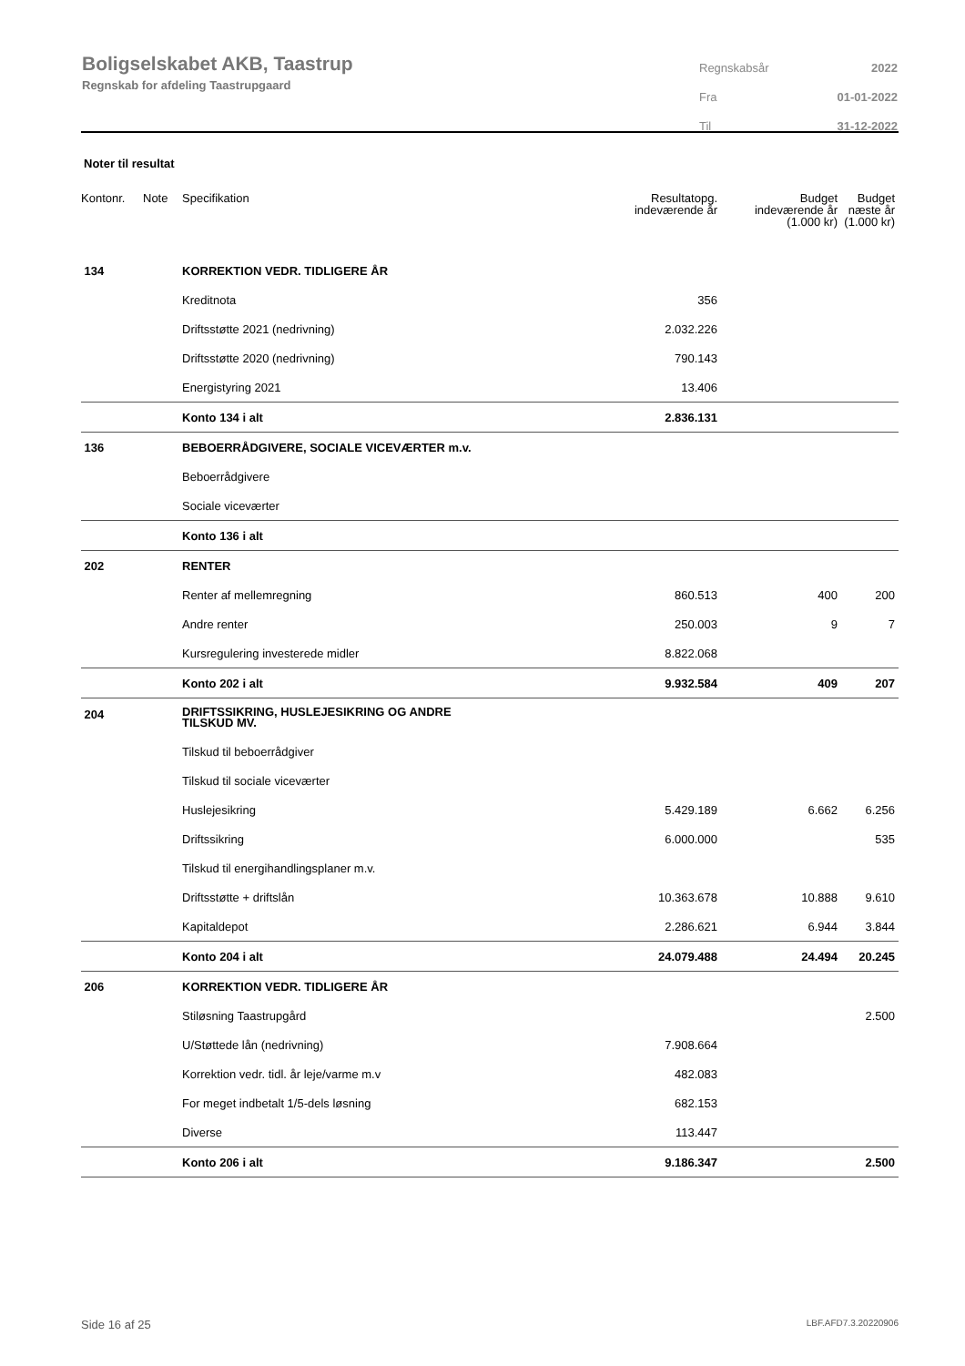Boligselskabet AKB, Taastrup
Regnskab for afdeling Taastrupgaard
| Regnskabsår | 2022 |
| Fra | 01-01-2022 |
| Til | 31-12-2022 |
Noter til resultat
| Kontonr. | Note | Specifikation | Resultatopg. indeværende år | Budget indeværende år (1.000 kr) | Budget næste år (1.000 kr) |
| --- | --- | --- | --- | --- | --- |
| 134 | | KORREKTION VEDR. TIDLIGERE ÅR | | | |
| | | Kreditnota | 356 | | |
| | | Driftsstøtte 2021 (nedrivning) | 2.032.226 | | |
| | | Driftsstøtte 2020 (nedrivning) | 790.143 | | |
| | | Energistyring 2021 | 13.406 | | |
| | | Konto 134 i alt | 2.836.131 | | |
| 136 | | BEBOERRÅDGIVERE, SOCIALE VICEVÆRTER m.v. | | | |
| | | Beboerrådgivere | | | |
| | | Sociale viceværter | | | |
| | | Konto 136 i alt | | | |
| 202 | | RENTER | | | |
| | | Renter af mellemregning | 860.513 | 400 | 200 |
| | | Andre renter | 250.003 | 9 | 7 |
| | | Kursregulering investerede midler | 8.822.068 | | |
| | | Konto 202 i alt | 9.932.584 | 409 | 207 |
| 204 | | DRIFTSSIKRING, HUSLEJESIKRING OG ANDRE TILSKUD MV. | | | |
| | | Tilskud til beboerrådgiver | | | |
| | | Tilskud til sociale viceværter | | | |
| | | Huslejesikring | 5.429.189 | 6.662 | 6.256 |
| | | Driftssikring | 6.000.000 | | 535 |
| | | Tilskud til energihandlingsplaner m.v. | | | |
| | | Driftsstøtte + driftslån | 10.363.678 | 10.888 | 9.610 |
| | | Kapitaldepot | 2.286.621 | 6.944 | 3.844 |
| | | Konto 204 i alt | 24.079.488 | 24.494 | 20.245 |
| 206 | | KORREKTION VEDR. TIDLIGERE ÅR | | | |
| | | Stiløsning Taastrupgård | | | 2.500 |
| | | U/Støttede lån (nedrivning) | 7.908.664 | | |
| | | Korrektion vedr. tidl. år leje/varme m.v | 482.083 | | |
| | | For meget indbetalt 1/5-dels løsning | 682.153 | | |
| | | Diverse | 113.447 | | |
| | | Konto 206 i alt | 9.186.347 | | 2.500 |
Side 16 af 25 LBF.AFD7.3.20220906